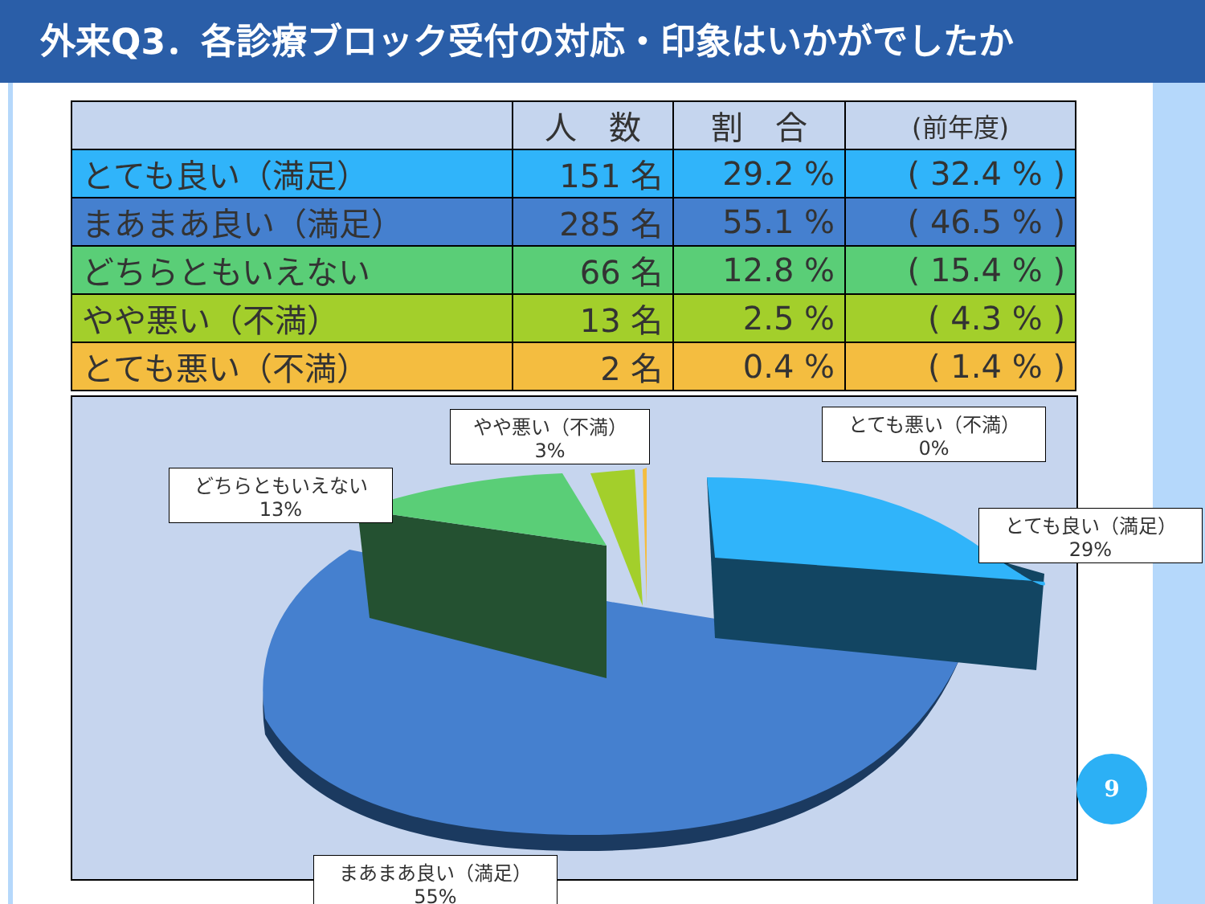外来Q3．各診療ブロック受付の対応・印象はいかがでしたか
| | 人 数 | 割 合 | (前年度) |
| --- | --- | --- | --- |
| とても良い（満足） | 151 名 | 29.2 % | ( 32.4 % ) |
| まあまあ良い（満足） | 285 名 | 55.1 % | ( 46.5 % ) |
| どちらともいえない | 66 名 | 12.8 % | ( 15.4 % ) |
| やや悪い（不満） | 13 名 | 2.5 % | ( 4.3 % ) |
| とても悪い（不満） | 2 名 | 0.4 % | ( 1.4 % ) |
やや悪い（不満）
3%
とても悪い（不満）
0%
どちらともいえない
13%
とても良い（満足）
29%
まあまあ良い（満足）
55%
9